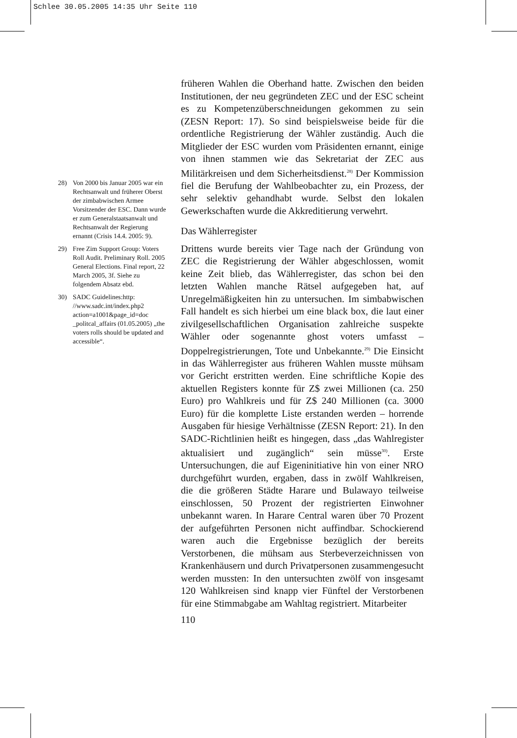Schlee 30.05.2005 14:35 Uhr Seite 110
28) Von 2000 bis Januar 2005 war ein Rechtsanwalt und früherer Oberst der zimbabwischen Armee Vorsitzender der ESC. Dann wurde er zum Generalstaatsanwalt und Rechtsanwalt der Regierung ernannt (Crisis 14.4. 2005: 9).
29) Free Zim Support Group: Voters Roll Audit. Preliminary Roll. 2005 General Elections. Final report, 22 March 2005, 3f. Siehe zu folgendem Absatz ebd.
30) SADC Guidelines:http: //www.sadc.int/index.php2 action=a1001&page_id=doc _politcal_affairs (01.05.2005) „the voters rolls should be updated and accessible“.
früheren Wahlen die Oberhand hatte. Zwischen den beiden Institutionen, der neu gegründeten ZEC und der ESC scheint es zu Kompetenzüberschneidungen gekommen zu sein (ZESN Report: 17). So sind beispielsweise beide für die ordentliche Registrierung der Wähler zuständig. Auch die Mitglieder der ESC wurden vom Präsidenten ernannt, einige von ihnen stammen wie das Sekretariat der ZEC aus Militärkreisen und dem Sicherheitsdienst.<sup>28)</sup> Der Kommission fiel die Berufung der Wahlbeobachter zu, ein Prozess, der sehr selektiv gehandhabt wurde. Selbst den lokalen Gewerkschaften wurde die Akkreditierung verwehrt.
Das Wählerregister
Drittens wurde bereits vier Tage nach der Gründung von ZEC die Registrierung der Wähler abgeschlossen, womit keine Zeit blieb, das Wählerregister, das schon bei den letzten Wahlen manche Rätsel aufgegeben hat, auf Unregelmäßigkeiten hin zu untersuchen. Im simbabwischen Fall handelt es sich hierbei um eine black box, die laut einer zivilgesellschaftlichen Organisation zahlreiche suspekte Wähler oder sogenannte ghost voters umfasst – Doppelregistrierungen, Tote und Unbekannte.<sup>29)</sup> Die Einsicht in das Wählerregister aus früheren Wahlen musste mühsam vor Gericht erstritten werden. Eine schriftliche Kopie des aktuellen Registers konnte für Z$ zwei Millionen (ca. 250 Euro) pro Wahlkreis und für Z$ 240 Millionen (ca. 3000 Euro) für die komplette Liste erstanden werden – horrende Ausgaben für hiesige Verhältnisse (ZESN Report: 21). In den SADC-Richtlinien heißt es hingegen, dass „das Wahlregister aktualisiert und zugänglich“ sein müsse<sup>30)</sup>. Erste Untersuchungen, die auf Eigeninitiative hin von einer NRO durchgeführt wurden, ergaben, dass in zwölf Wahlkreisen, die die größeren Städte Harare und Bulawayo teilweise einschlossen, 50 Prozent der registrierten Einwohner unbekannt waren. In Harare Central waren über 70 Prozent der aufgeführten Personen nicht auffindbar. Schockierend waren auch die Ergebnisse bezüglich der bereits Verstorbenen, die mühsam aus Sterbeverzeichnissen von Krankenhäusern und durch Privatpersonen zusammengesucht werden mussten: In den untersuchten zwölf von insgesamt 120 Wahlkreisen sind knapp vier Fünftel der Verstorbenen für eine Stimmabgabe am Wahltag registriert. Mitarbeiter
110